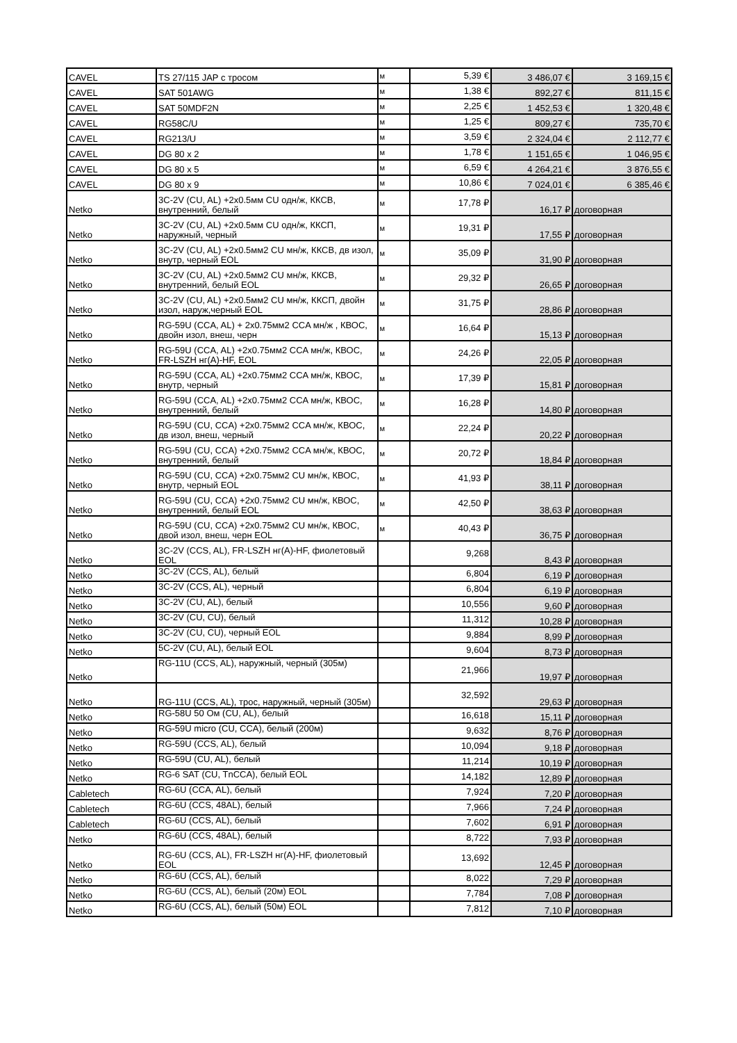| CAVEL | TS 27/115 JAP с тросом | м | 5,39 € | 3 486,07 € | 3 169,15 € |
| CAVEL | SAT 501AWG | м | 1,38 € | 892,27 € | 811,15 € |
| CAVEL | SAT 50MDF2N | м | 2,25 € | 1 452,53 € | 1 320,48 € |
| CAVEL | RG58C/U | м | 1,25 € | 809,27 € | 735,70 € |
| CAVEL | RG213/U | м | 3,59 € | 2 324,04 € | 2 112,77 € |
| CAVEL | DG 80 x 2 | м | 1,78 € | 1 151,65 € | 1 046,95 € |
| CAVEL | DG 80 x 5 | м | 6,59 € | 4 264,21 € | 3 876,55 € |
| CAVEL | DG 80 x 9 | м | 10,86 € | 7 024,01 € | 6 385,46 € |
| Netko | 3C-2V (CU, AL) +2x0.5мм CU одн/ж, ККСВ, внутренний, белый | м | 17,78 ₽ | 16,17 ₽ | договорная |
| Netko | 3C-2V (CU, AL) +2x0.5мм CU одн/ж, ККСП, наружный, черный | м | 19,31 ₽ | 17,55 ₽ | договорная |
| Netko | 3C-2V (CU, AL) +2x0.5мм2 CU мн/ж, ККСВ, дв изол, внутр, черный EOL | м | 35,09 ₽ | 31,90 ₽ | договорная |
| Netko | 3C-2V (CU, AL) +2x0.5мм2 CU мн/ж, ККСВ, внутренний, белый EOL | м | 29,32 ₽ | 26,65 ₽ | договорная |
| Netko | 3C-2V (CU, AL) +2x0.5мм2 CU мн/ж, ККСП, двойн изол, наруж,черный EOL | м | 31,75 ₽ | 28,86 ₽ | договорная |
| Netko | RG-59U (CCA, AL) + 2x0.75мм2 CCA мн/ж , КВОС, двойн изол, внеш, черн | м | 16,64 ₽ | 15,13 ₽ | договорная |
| Netko | RG-59U (CCA, AL) +2x0.75мм2 CCA мн/ж, КВОС, FR-LSZH нг(А)-HF, EOL | м | 24,26 ₽ | 22,05 ₽ | договорная |
| Netko | RG-59U (CCA, AL) +2x0.75мм2 CCA мн/ж, КВОС, внутр, черный | м | 17,39 ₽ | 15,81 ₽ | договорная |
| Netko | RG-59U (CCA, AL) +2x0.75мм2 CCA мн/ж, КВОС, внутренний, белый | м | 16,28 ₽ | 14,80 ₽ | договорная |
| Netko | RG-59U (CU, CCA) +2x0.75мм2 CCA мн/ж, КВОС, дв изол, внеш, черный | м | 22,24 ₽ | 20,22 ₽ | договорная |
| Netko | RG-59U (CU, CCA) +2x0.75мм2 CCA мн/ж, КВОС, внутренний, белый | м | 20,72 ₽ | 18,84 ₽ | договорная |
| Netko | RG-59U (CU, CCA) +2x0.75мм2 CU мн/ж, КВОС, внутр, черный EOL | м | 41,93 ₽ | 38,11 ₽ | договорная |
| Netko | RG-59U (CU, CCA) +2x0.75мм2 CU мн/ж, КВОС, внутренний, белый EOL | м | 42,50 ₽ | 38,63 ₽ | договорная |
| Netko | RG-59U (CU, CCA) +2x0.75мм2 CU мн/ж, КВОС, двой изол, внеш, черн EOL | м | 40,43 ₽ | 36,75 ₽ | договорная |
| Netko | 3C-2V (CCS, AL), FR-LSZH нг(А)-HF, фиолетовый EOL | | 9,268 | 8,43 ₽ | договорная |
| Netko | 3C-2V (CCS, AL), белый | | 6,804 | 6,19 ₽ | договорная |
| Netko | 3C-2V (CCS, AL), черный | | 6,804 | 6,19 ₽ | договорная |
| Netko | 3C-2V (CU, AL), белый | | 10,556 | 9,60 ₽ | договорная |
| Netko | 3C-2V (CU, CU), белый | | 11,312 | 10,28 ₽ | договорная |
| Netko | 3C-2V (CU, CU), черный EOL | | 9,884 | 8,99 ₽ | договорная |
| Netko | 5C-2V (CU, AL), белый EOL | | 9,604 | 8,73 ₽ | договорная |
| Netko | RG-11U (CCS, AL), наружный, черный (305м) | | 21,966 | 19,97 ₽ | договорная |
| Netko | RG-11U (CCS, AL), трос, наружный, черный (305м) | | 32,592 | 29,63 ₽ | договорная |
| Netko | RG-58U 50 Ом (CU, AL), белый | | 16,618 | 15,11 ₽ | договорная |
| Netko | RG-59U micro (CU, CCA), белый (200м) | | 9,632 | 8,76 ₽ | договорная |
| Netko | RG-59U (CCS, AL), белый | | 10,094 | 9,18 ₽ | договорная |
| Netko | RG-59U (CU, AL), белый | | 11,214 | 10,19 ₽ | договорная |
| Netko | RG-6 SAT (CU, TnCCA), белый EOL | | 14,182 | 12,89 ₽ | договорная |
| Cabletech | RG-6U (CCA, AL), белый | | 7,924 | 7,20 ₽ | договорная |
| Cabletech | RG-6U (CCS, 48AL), белый | | 7,966 | 7,24 ₽ | договорная |
| Cabletech | RG-6U (CCS, AL), белый | | 7,602 | 6,91 ₽ | договорная |
| Netko | RG-6U (CCS, 48AL), белый | | 8,722 | 7,93 ₽ | договорная |
| Netko | RG-6U (CCS, AL), FR-LSZH нг(А)-HF, фиолетовый EOL | | 13,692 | 12,45 ₽ | договорная |
| Netko | RG-6U (CCS, AL), белый | | 8,022 | 7,29 ₽ | договорная |
| Netko | RG-6U (CCS, AL), белый (20м) EOL | | 7,784 | 7,08 ₽ | договорная |
| Netko | RG-6U (CCS, AL), белый (50м) EOL | | 7,812 | 7,10 ₽ | договорная |